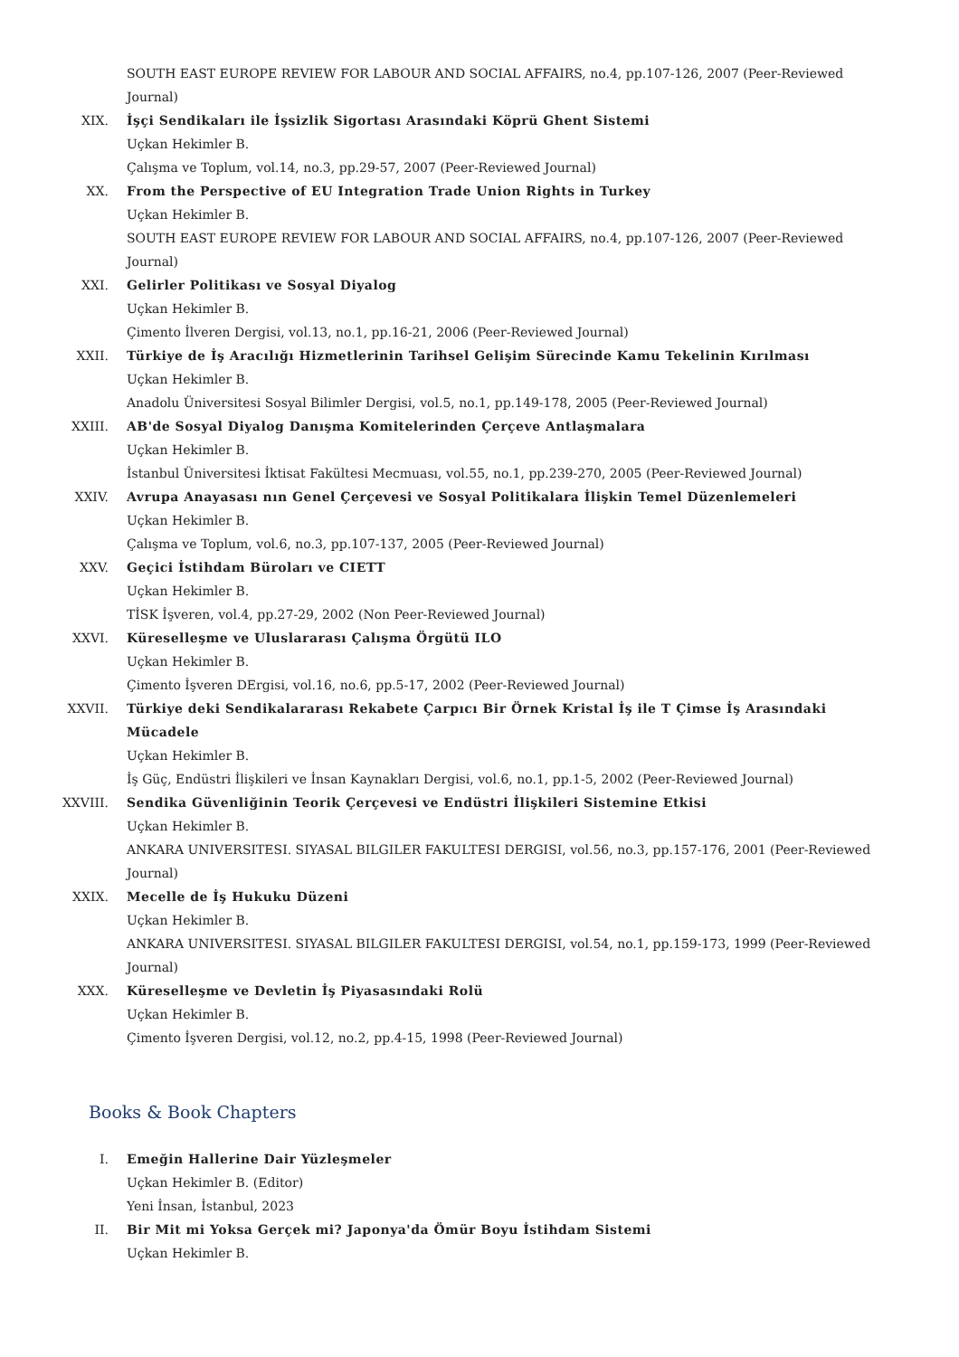SOUTH EAST EUROPE REVIEW FOR LABOUR AND SOCIAL AFFAIRS, no.4, pp.107-126, 2007 (Peer-Reviewed Journal)
XIX. İşçi Sendikaları ile İşsizlik Sigortası Arasındaki Köprü Ghent Sistemi
Uçkan Hekimler B.
Çalışma ve Toplum, vol.14, no.3, pp.29-57, 2007 (Peer-Reviewed Journal)
XX. From the Perspective of EU Integration Trade Union Rights in Turkey
Uçkan Hekimler B.
SOUTH EAST EUROPE REVIEW FOR LABOUR AND SOCIAL AFFAIRS, no.4, pp.107-126, 2007 (Peer-Reviewed Journal)
XXI. Gelirler Politikası ve Sosyal Diyalog
Uçkan Hekimler B.
Çimento İlveren Dergisi, vol.13, no.1, pp.16-21, 2006 (Peer-Reviewed Journal)
XXII. Türkiye de İş Aracılığı Hizmetlerinin Tarihsel Gelişim Sürecinde Kamu Tekelinin Kırılması
Uçkan Hekimler B.
Anadolu Üniversitesi Sosyal Bilimler Dergisi, vol.5, no.1, pp.149-178, 2005 (Peer-Reviewed Journal)
XXIII. AB'de Sosyal Diyalog Danışma Komitelerinden Çerçeve Antlaşmalara
Uçkan Hekimler B.
İstanbul Üniversitesi İktisat Fakültesi Mecmuası, vol.55, no.1, pp.239-270, 2005 (Peer-Reviewed Journal)
XXIV. Avrupa Anayasası nın Genel Çerçevesi ve Sosyal Politikalara İlişkin Temel Düzenlemeleri
Uçkan Hekimler B.
Çalışma ve Toplum, vol.6, no.3, pp.107-137, 2005 (Peer-Reviewed Journal)
XXV. Geçici İstihdam Büroları ve CIETT
Uçkan Hekimler B.
TİSK İşveren, vol.4, pp.27-29, 2002 (Non Peer-Reviewed Journal)
XXVI. Küreselleşme ve Uluslararası Çalışma Örgütü ILO
Uçkan Hekimler B.
Çimento İşveren DErgisi, vol.16, no.6, pp.5-17, 2002 (Peer-Reviewed Journal)
XXVII. Türkiye deki Sendikalararası Rekabete Çarpıcı Bir Örnek Kristal İş ile T Çimse İş Arasındaki Mücadele
Uçkan Hekimler B.
İş Güç, Endüstri İlişkileri ve İnsan Kaynakları Dergisi, vol.6, no.1, pp.1-5, 2002 (Peer-Reviewed Journal)
XXVIII. Sendika Güvenliğinin Teorik Çerçevesi ve Endüstri İlişkileri Sistemine Etkisi
Uçkan Hekimler B.
ANKARA UNIVERSITESI. SIYASAL BILGILER FAKULTESI DERGISI, vol.56, no.3, pp.157-176, 2001 (Peer-Reviewed Journal)
XXIX. Mecelle de İş Hukuku Düzeni
Uçkan Hekimler B.
ANKARA UNIVERSITESI. SIYASAL BILGILER FAKULTESI DERGISI, vol.54, no.1, pp.159-173, 1999 (Peer-Reviewed Journal)
XXX. Küreselleşme ve Devletin İş Piyasasındaki Rolü
Uçkan Hekimler B.
Çimento İşveren Dergisi, vol.12, no.2, pp.4-15, 1998 (Peer-Reviewed Journal)
Books & Book Chapters
I. Emeğin Hallerine Dair Yüzleşmeler
Uçkan Hekimler B. (Editor)
Yeni İnsan, İstanbul, 2023
II. Bir Mit mi Yoksa Gerçek mi? Japonya'da Ömür Boyu İstihdam Sistemi
Uçkan Hekimler B.